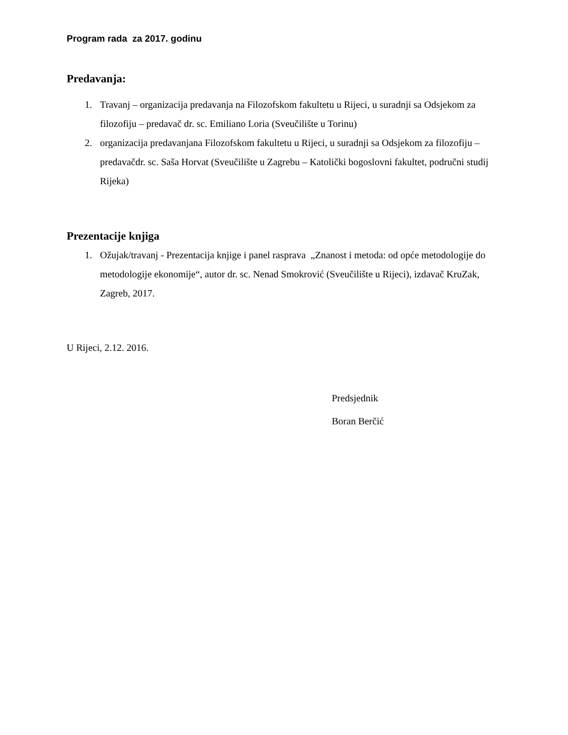Program rada za 2017. godinu
Predavanja:
1. Travanj – organizacija predavanja na Filozofskom fakultetu u Rijeci, u suradnji sa Odsjekom za filozofiju – predavač dr. sc. Emiliano Loria (Sveučilište u Torinu)
2. organizacija predavanjana Filozofskom fakultetu u Rijeci, u suradnji sa Odsjekom za filozofiju – predavačdr. sc. Saša Horvat (Sveučilište u Zagrebu – Katolički bogoslovni fakultet, područni studij Rijeka)
Prezentacije knjiga
1. Ožujak/travanj - Prezentacija knjige i panel rasprava „Znanost i metoda: od opće metodologije do metodologije ekonomije“, autor dr. sc. Nenad Smokrović (Sveučilište u Rijeci), izdavač KruZak, Zagreb, 2017.
U Rijeci, 2.12. 2016.
Predsjednik
Boran Berčić